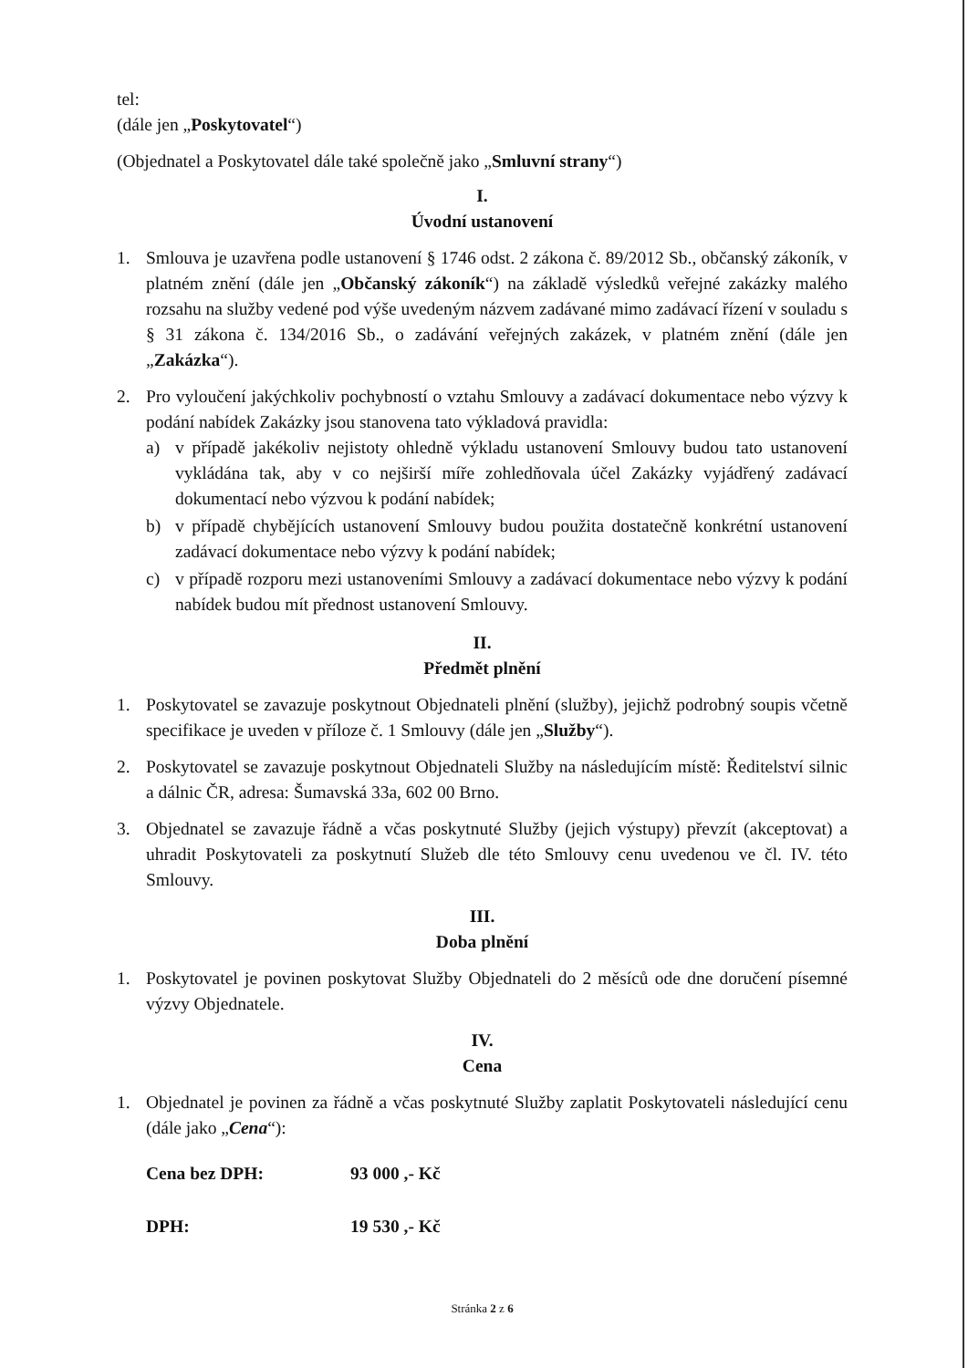tel:
(dále jen „Poskytovatel“)
(Objednatel a Poskytovatel dále také společně jako „Smluvní strany“)
I.
Úvodní ustanovení
1. Smlouva je uzavřena podle ustanovení § 1746 odst. 2 zákona č. 89/2012 Sb., občanský zákoník, v platném znění (dále jen „Občanský zákoník“) na základě výsledků veřejné zakázky malého rozsahu na služby vedené pod výše uvedeným názvem zadávané mimo zadávací řízení v souladu s § 31 zákona č. 134/2016 Sb., o zadávání veřejných zakázek, v platném znění (dále jen „Zakázka“).
2. Pro vyloučení jakýchkoliv pochybností o vztahu Smlouvy a zadávací dokumentace nebo výzvy k podání nabídek Zakázky jsou stanovena tato výkladová pravidla:
a) v případě jakékoliv nejistoty ohledně výkladu ustanovení Smlouvy budou tato ustanovení vykládána tak, aby v co nejširší míře zohledňovala účel Zakázky vyjádřený zadávací dokumentací nebo výzvou k podání nabídek;
b) v případě chybějících ustanovení Smlouvy budou použita dostatečně konkrétní ustanovení zadávací dokumentace nebo výzvy k podání nabídek;
c) v případě rozporu mezi ustanoveními Smlouvy a zadávací dokumentace nebo výzvy k podání nabídek budou mít přednost ustanovení Smlouvy.
II.
Předmět plnění
1. Poskytovatel se zavazuje poskytnout Objednateli plnění (služby), jejichž podrobný soupis včetně specifikace je uveden v příloze č. 1 Smlouvy (dále jen „Služby“).
2. Poskytovatel se zavazuje poskytnout Objednateli Služby na následujícím místě: Ředitelství silnic a dálnic ČR, adresa: Šumavská 33a, 602 00 Brno.
3. Objednatel se zavazuje řádně a včas poskytnuté Služby (jejich výstupy) převzít (akceptovat) a uhradit Poskytovateli za poskytnutí Služeb dle této Smlouvy cenu uvedenou ve čl. IV. této Smlouvy.
III.
Doba plnění
1. Poskytovatel je povinen poskytovat Služby Objednateli do 2 měsíců ode dne doručení písemné výzvy Objednatele.
IV.
Cena
1. Objednatel je povinen za řádně a včas poskytnuté Služby zaplatit Poskytovateli následující cenu (dále jako „Cena“):
Cena bez DPH: 93 000 ,- Kč
DPH: 19 530 ,- Kč
Stránka 2 z 6